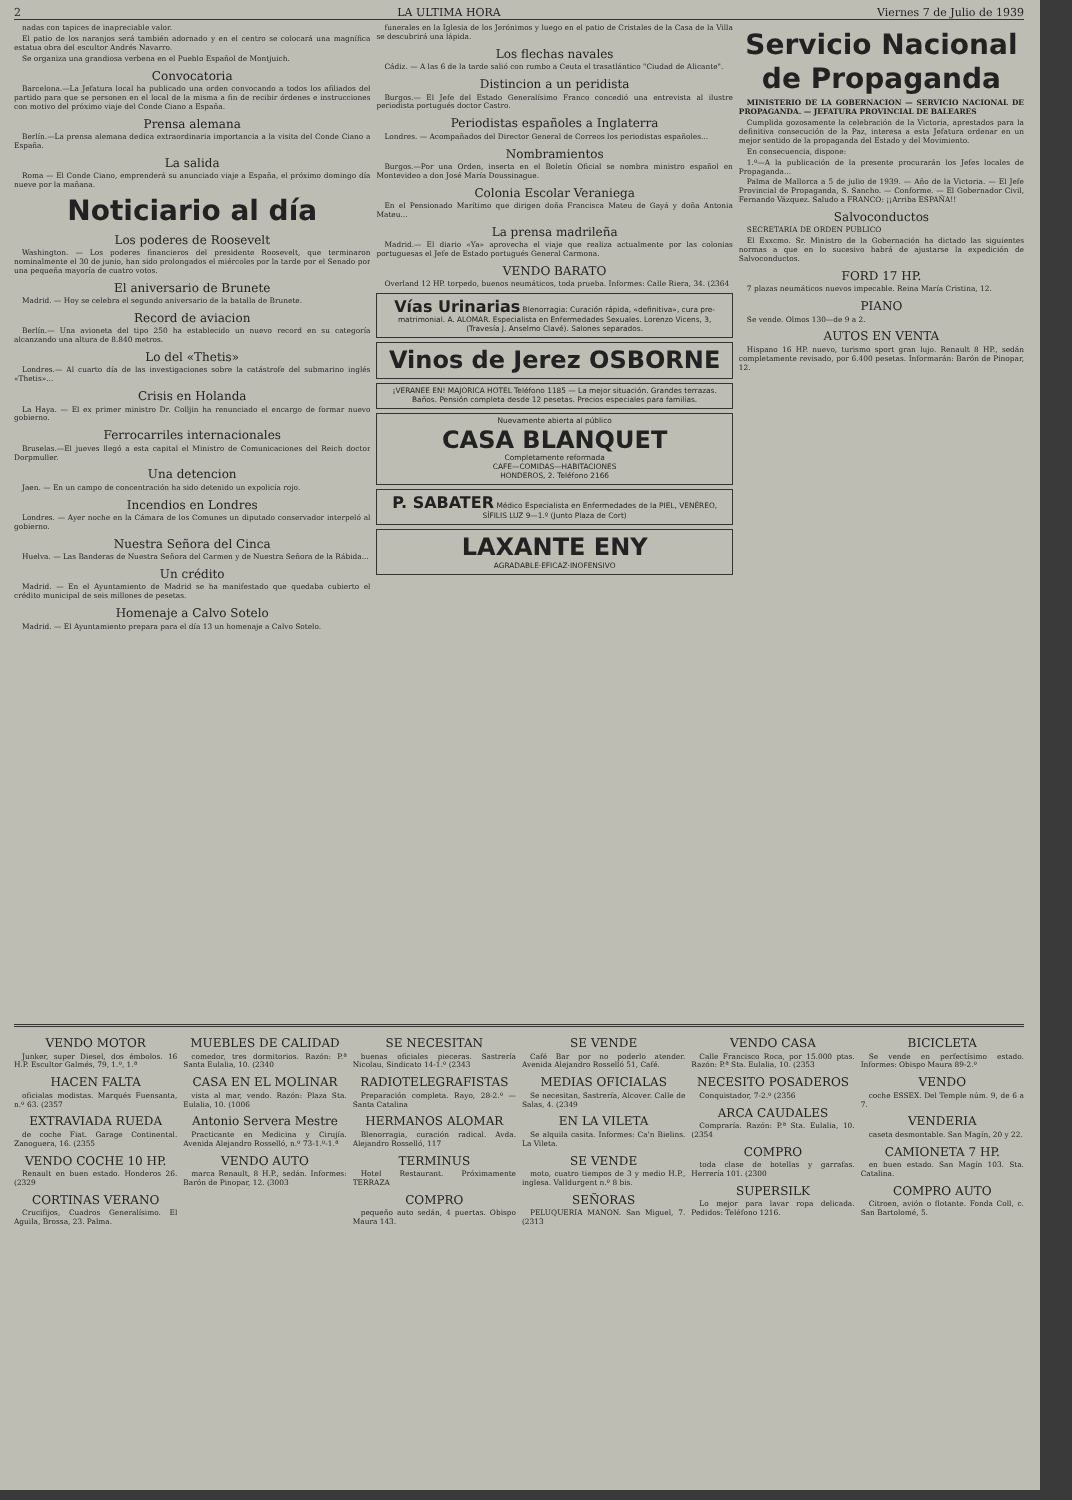2 LA ULTIMA HORA Viernes 7 de Julio de 1939
nadas con tapices de inapreciable valor.
El patio de los naranjos será también adornado y en el centro se colocará una magnífica estatua obra del escultor Andrés Navarro.
Se organiza una grandiosa verbena en el Pueblo Español de Montjuich.
Convocatoria
Barcelona.—La Jefatura local ha publicado una orden convocando a todos los afiliados del partido para que se personen en el local de la misma a fin de recibir órdenes e instrucciones con motivo del próximo viaje del Conde Ciano a España.
Prensa alemana
Berlín.—La prensa alemana dedica extraordinaria importancia a la visita del Conde Ciano a España.
La salida
Roma — El Conde Ciano, emprenderá su anunciado viaje a España, el próximo domingo día nueve por la mañana.
Noticiario al día
Los poderes de Roosevelt
Washington. — Los poderes financieros del presidente Roosevelt, que terminaron nominalmente el 30 de junio, han sido prolongados el miércoles por la tarde por el Senado por una pequeña mayoría de cuatro votos.
El aniversario de Brunete
Madrid. — Hoy se celebra el segundo aniversario de la batalla de Brunete.
Record de aviacion
Berlín.— Una avioneta del tipo 250 ha establecido un nuevo record en su categoría alcanzando una altura de 8.840 metros.
Lo del «Thetis»
Londres.— Al cuarto día de las investigaciones sobre la catástrofe del submarino inglés «Thetis»...
Crisis en Holanda
La Haya. — El ex primer ministro Dr. Colljin ha renunciado el encargo de formar nuevo gobierno.
Ferrocarriles internacionales
Bruselas.—El jueves llegó a esta capital el Ministro de Comunicaciones del Reich doctor Dorpmuller.
Una detencion
Jaen. — En un campo de concentración ha sido detenido un expolicía rojo.
Incendios en Londres
Londres. — Ayer noche en la Cámara de los Comunes un diputado conservador interpeló al gobierno.
Nuestra Señora del Cinca
Huelva. — Las Banderas de Nuestra Señora del Carmen y de Nuestra Señora de la Rábida...
Un crédito
Madrid. — En el Ayuntamiento de Madrid se ha manifestado que quedaba cubierto el crédito municipal de seis millones de pesetas.
Homenaje a Calvo Sotelo
Madrid. — El Ayuntamiento prepara para el día 13 un homenaje a Calvo Sotelo.
funerales en la Iglesia de los Jerónimos y luego en el patio de Cristales de la Casa de la Villa se descubrirá una lápida.
Los flechas navales
Cádiz. — A las 6 de la tarde salió con rumbo a Ceuta el trasatlántico "Ciudad de Alicante".
Distincion a un peridista
Burgos.— El Jefe del Estado Generalísimo Franco concedió una entrevista al ilustre periodista portugués doctor Castro.
Periodistas españoles a Inglaterra
Londres. — Acompañados del Director General de Correos los periodistas españoles...
Nombramientos
Burgos.—Por una Orden, inserta en el Boletín Oficial se nombra ministro español en Montevideo a don José María Doussinague.
Colonia Escolar Veraniega
En el Pensionado Marítimo que dirigen doña Francisca Mateu de Gayá y doña Antonia Mateu...
La prensa madrileña
Madrid.— El diario «Ya» aprovecha el viaje que realiza actualmente por las colonias portuguesas el Jefe de Estado portugués General Carmona.
VENDO BARATO
Overland 12 HP. torpedo, buenos neumáticos, toda prueba. Informes: Calle Riera, 34. (2364
Vías Urinarias Blenorragia: Curación rápida, «definitiva», cura pre-matrimonial. A. ALOMAR. Especialista en Enfermedades Sexuales. Lorenzo Vicens, 3, (Travesía J. Anselmo Clavé). Salones separados.
Vinos de Jerez OSBORNE
¡VERANEE EN! MAJORICA HOTEL Teléfono 1185 — La mejor situación. Grandes terrazas. Baños. Pensión completa desde 12 pesetas. Precios especiales para familias.
Nuevamente abierta al público
CASA BLANQUET
Completamente reformada
CAFE—COMIDAS—HABITACIONES
HONDEROS, 2. Teléfono 2166
P. SABATER Médico Especialista en Enfermedades de la PIEL, VENÉREO, SÍFILIS LUZ 9—1.º (Junto Plaza de Cort)
LAXANTE ENY
AGRADABLE·EFICAZ·INOFENSIVO
Servicio Nacional de Propaganda
MINISTERIO DE LA GOBERNACION — SERVICIO NACIONAL DE PROPAGANDA. — JEFATURA PROVINCIAL DE BALEARES
Cumplida gozosamente la celebración de la Victoria, aprestados para la definitiva consecución de la Paz, interesa a esta Jefatura ordenar en un mejor sentido de la propaganda del Estado y del Movimiento.
En consecuencia, dispone:
1.º—A la publicación de la presente procurarán los Jefes locales de Propaganda...
Palma de Mallorca a 5 de julio de 1939. — Año de la Victoria. — El Jefe Provincial de Propaganda, S. Sancho. — Conforme. — El Gobernador Civil, Fernando Vázquez. Saludo a FRANCO: ¡¡Arriba ESPAÑA!!
Salvoconductos
SECRETARIA DE ORDEN PUBLICO
El Exxcmo. Sr. Ministro de la Gobernación ha dictado las siguientes normas a que en lo sucesivo habrá de ajustarse la expedición de Salvoconductos.
FORD 17 HP.
7 plazas neumáticos nuevos impecable. Reina María Cristina, 12.
PIANO
Se vende. Olmos 130—de 9 a 2.
AUTOS EN VENTA
Hispano 16 HP. nuevo, turismo sport gran lujo. Renault 8 HP., sedán completamente revisado, por 6.400 pesetas. Informarán: Barón de Pinopar, 12.
VENDO MOTOR
Junker, super Diesel, dos émbolos. 16 H.P. Escultor Galmés, 79, 1.º, 1.ª
HACEN FALTA
oficialas modistas. Marqués Fuensanta, n.º 63. (2357
EXTRAVIADA RUEDA
de coche Fiat. Garage Continental. Zanoguera, 16. (2355
VENDO COCHE 10 HP.
Renault en buen estado. Honderos 26. (2329
CORTINAS VERANO
Crucifijos, Cuadros Generalísimo. El Aguila, Brossa, 23. Palma.
MUEBLES DE CALIDAD
comedor, tres dormitorios. Razón: P.ª Santa Eulalia, 10. (2340
CASA EN EL MOLINAR
vista al mar, vendo. Razón: Plaza Sta. Eulalia, 10. (1006
Antonio Servera Mestre
Practicante en Medicina y Cirujía. Avenida Alejandro Rosselló, n.º 73-1.º-1.ª
VENDO AUTO
marca Renault, 8 H.P., sedán. Informes: Barón de Pinopar, 12. (3003
SE NECESITAN
buenas oficiales pieceras. Sastrería Nicolau, Sindicato 14-1.º (2343
RADIOTELEGRAFISTAS
Preparación completa. Rayo, 28-2.º — Santa Catalina
HERMANOS ALOMAR
Blenorragia, curación radical. Avda. Alejandro Rosselló, 117
TERMINUS
Hotel Restaurant. Próximamente TERRAZA
COMPRO
pequeño auto sedán, 4 puertas. Obispo Maura 143.
SE VENDE
Café Bar por no poderlo atender. Avenida Alejandro Rosselló 51, Café.
MEDIAS OFICIALAS
Se necesitan, Sastrería, Alcover. Calle de Salas, 4. (2349
EN LA VILETA
Se alquila casita. Informes: Ca'n Bielins. La Vileta.
SE VENDE
moto, cuatro tiempos de 3 y medio H.P., inglesa. Valldurgent n.º 8 bis.
SEÑORAS
PELUQUERIA MANON. San Miguel, 7. (2313
VENDO CASA
Calle Francisco Roca, por 15.000 ptas. Razón: P.ª Sta. Eulalia, 10. (2353
NECESITO POSADEROS
Conquistador, 7-2.º (2356
ARCA CAUDALES
Compraría. Razón: P.ª Sta. Eulalia, 10. (2354
COMPRO
toda clase de botellas y garrafas. Herrería 101. (2300
SUPERSILK
Lo mejor para lavar ropa delicada. Pedidos: Teléfono 1216.
BICICLETA
Se vende en perfectísimo estado. Informes: Obispo Maura 89-2.º
VENDO
coche ESSEX. Del Temple núm. 9, de 6 a 7.
VENDERIA
caseta desmontable. San Magín, 20 y 22.
CAMIONETA 7 HP.
en buen estado. San Magín 103. Sta. Catalina.
COMPRO AUTO
Citroen, avión o flotante. Fonda Coll, c. San Bartolomé, 5.